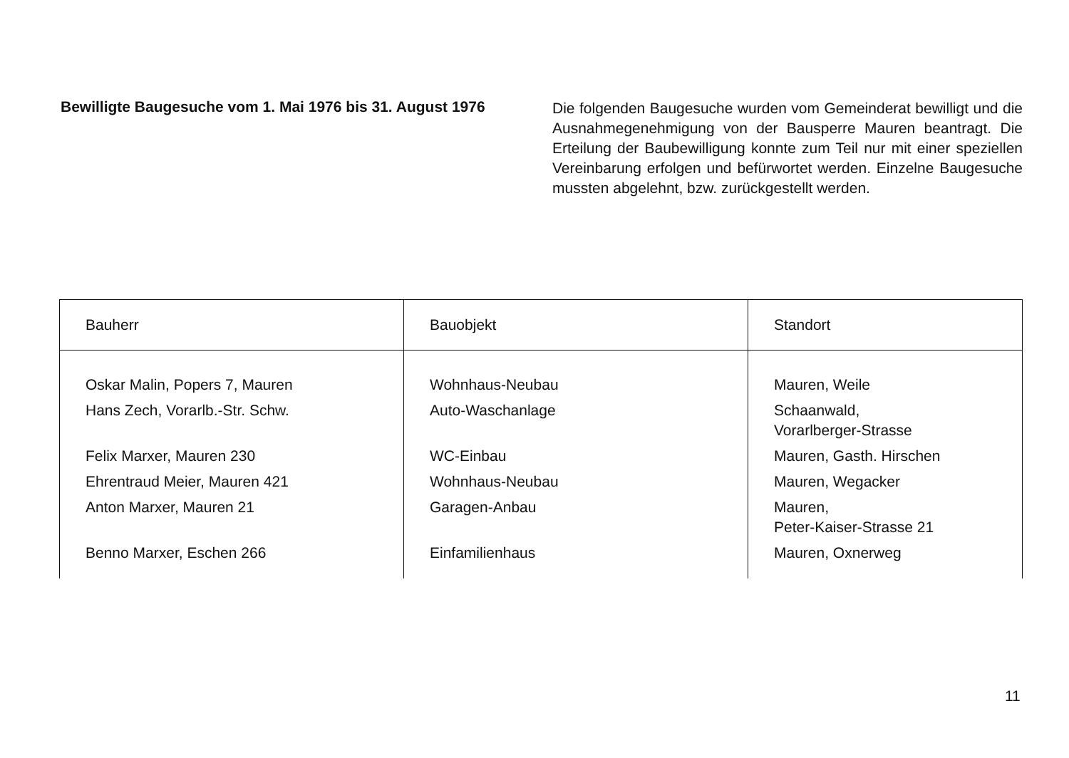Bewilligte Baugesuche vom 1. Mai 1976 bis 31. August 1976
Die folgenden Baugesuche wurden vom Gemeinderat bewilligt und die Ausnahmegenehmigung von der Bausperre Mauren beantragt. Die Erteilung der Baubewilligung konnte zum Teil nur mit einer speziellen Vereinbarung erfolgen und befürwortet werden. Einzelne Baugesuche mussten abgelehnt, bzw. zurückgestellt werden.
| Bauherr | Bauobjekt | Standort |
| --- | --- | --- |
| Oskar Malin, Popers 7, Mauren | Wohnhaus-Neubau | Mauren, Weile |
| Hans Zech, Vorarlb.-Str. Schw. | Auto-Waschanlage | Schaanwald, Vorarlberger-Strasse |
| Felix Marxer, Mauren 230 | WC-Einbau | Mauren, Gasth. Hirschen |
| Ehrentraud Meier, Mauren 421 | Wohnhaus-Neubau | Mauren, Wegacker |
| Anton Marxer, Mauren 21 | Garagen-Anbau | Mauren, Peter-Kaiser-Strasse 21 |
| Benno Marxer, Eschen 266 | Einfamilienhaus | Mauren, Oxnerweg |
11